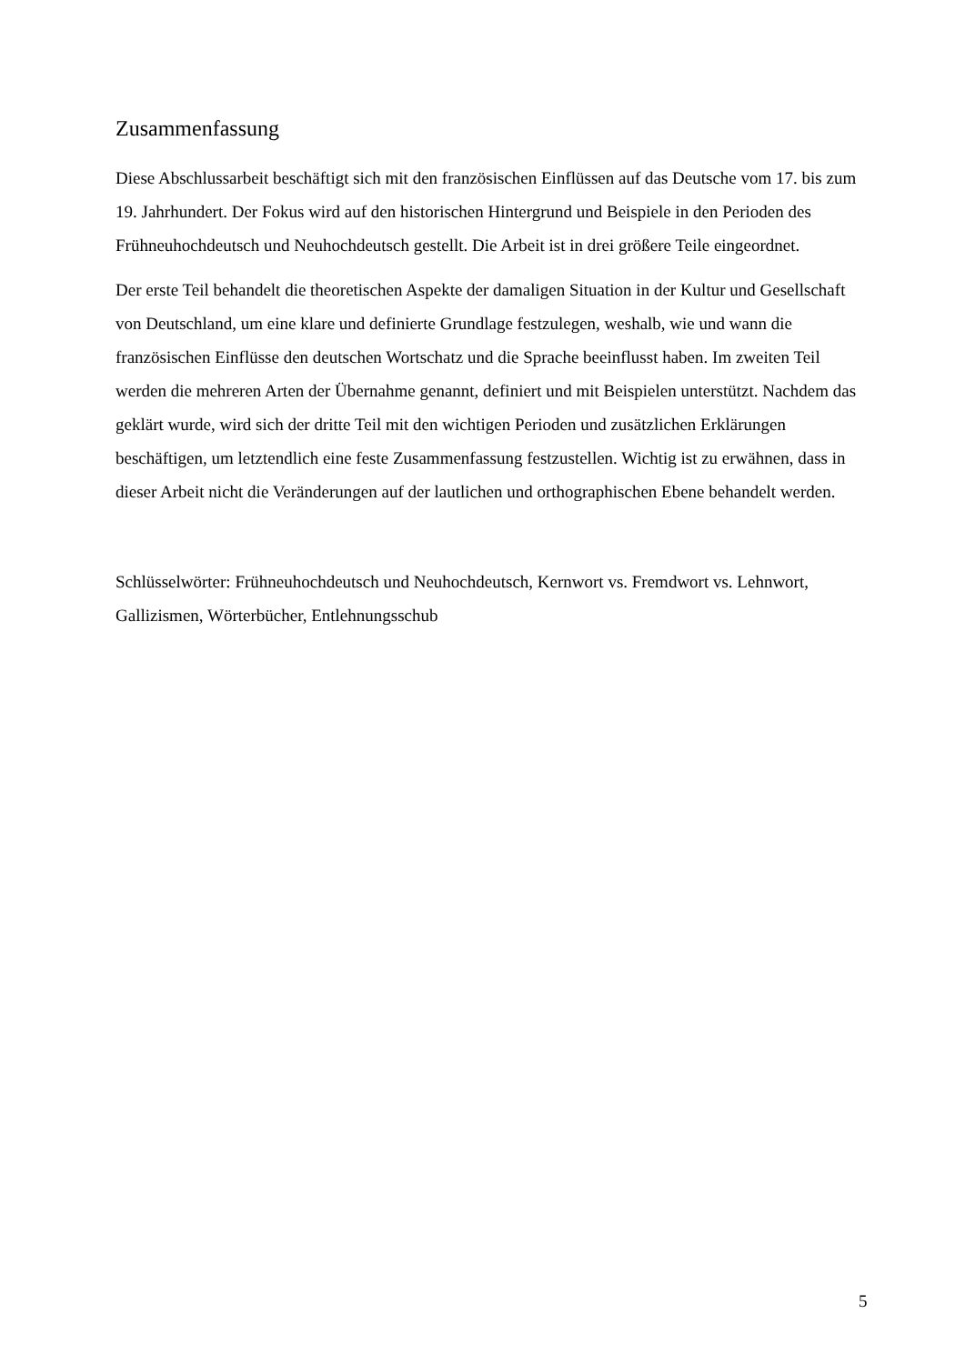Zusammenfassung
Diese Abschlussarbeit beschäftigt sich mit den französischen Einflüssen auf das Deutsche vom 17. bis zum 19. Jahrhundert. Der Fokus wird auf den historischen Hintergrund und Beispiele in den Perioden des Frühneuhochdeutsch und Neuhochdeutsch gestellt. Die Arbeit ist in drei größere Teile eingeordnet.
Der erste Teil behandelt die theoretischen Aspekte der damaligen Situation in der Kultur und Gesellschaft von Deutschland, um eine klare und definierte Grundlage festzulegen, weshalb, wie und wann die französischen Einflüsse den deutschen Wortschatz und die Sprache beeinflusst haben. Im zweiten Teil werden die mehreren Arten der Übernahme genannt, definiert und mit Beispielen unterstützt. Nachdem das geklärt wurde, wird sich der dritte Teil mit den wichtigen Perioden und zusätzlichen Erklärungen beschäftigen, um letztendlich eine feste Zusammenfassung festzustellen. Wichtig ist zu erwähnen, dass in dieser Arbeit nicht die Veränderungen auf der lautlichen und orthographischen Ebene behandelt werden.
Schlüsselwörter: Frühneuhochdeutsch und Neuhochdeutsch, Kernwort vs. Fremdwort vs. Lehnwort, Gallizismen, Wörterbücher, Entlehnungsschub
5